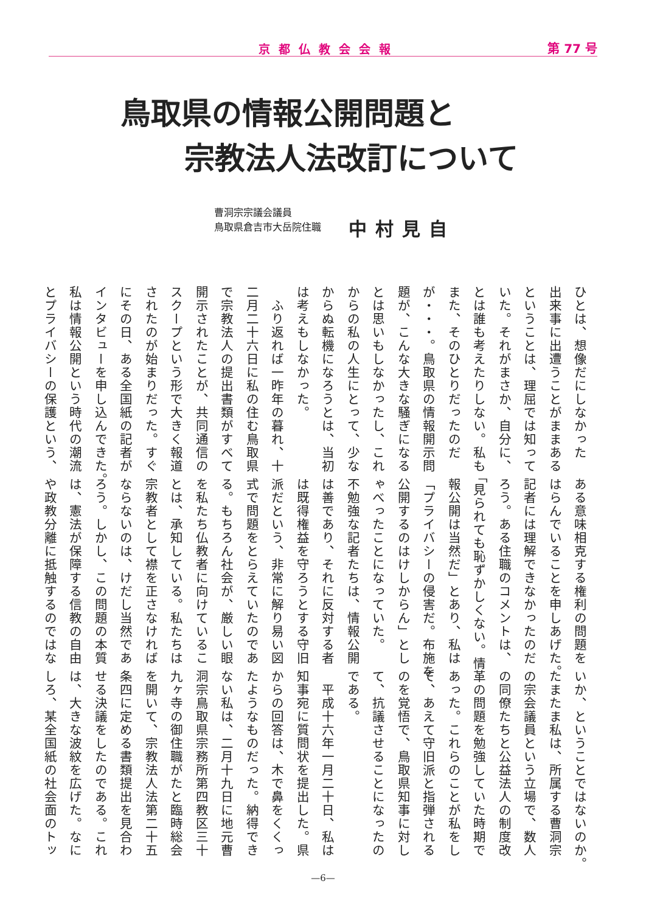京都仏教会会報 第 77 号
鳥取県の情報公開問題と
宗教法人法改訂について
曹洞宗宗議会議員
鳥取県倉吉市大岳院住職
中村見自
ひとは、想像だにしなかった
出来事に出遭うことがままある
ということは、理屈では知って
いた。それがまさか、自分に、
とは誰も考えたりしない。私も
また、そのひとりだったのだ
が・・・。鳥取県の情報開示問
題が、こんな大きな騒ぎになる
とは思いもしなかったし、これ
からの私の人生にとって、少な
からぬ転機になろうとは、当初
は考えもしなかった。
　ふり返れば一昨年の暮れ、十
二月二十六日に私の住む鳥取県
で宗教法人の提出書類がすべて
開示されたことが、共同通信の
スクープという形で大きく報道
されたのが始まりだった。すぐ
にその日、ある全国紙の記者が
インタビューを申し込んできた。
私は情報公開という時代の潮流
とプライバシーの保護という、
ある意味相克する権利の問題を
はらんでいることを申しあげた。
記者には理解できなかったのだ
ろう。ある住職のコメントは、
「見られても恥ずかしくない。情
報公開は当然だ」とあり、私は
「プライバシーの侵害だ。布施を
公開するのはけしからん」とし
ゃべったことになっていた。
不勉強な記者たちは、情報公開
は善であり、それに反対する者
は既得権益を守ろうとする守旧
派だという、非常に解り易い図
式で問題をとらえていたのであ
る。もちろん社会が、厳しい眼
を私たち仏教者に向けているこ
とは、承知している。私たちは
宗教者として襟を正さなければ
ならないのは、けだし当然であ
ろう。しかし、この問題の本質
は、憲法が保障する信教の自由
や政教分離に抵触するのではな
いか、ということではないのか。
たまたま私は、所属する曹洞宗
の宗会議員という立場で、数人
の同僚たちと公益法人の制度改
革の問題を勉強していた時期で
あった。これらのことが私をし
て、あえて守旧派と指弾される
のを覚悟で、鳥取県知事に対し
て、抗議させることになったの
である。
　平成十六年一月二十日、私は
知事宛に質問状を提出した。県
からの回答は、木で鼻をくくっ
たようなものだった。納得でき
ない私は、二月十九日に地元曹
洞宗鳥取県宗務所第四教区三十
九ヶ寺の御住職がたと臨時総会
を開いて、宗教法人法第二十五
条四に定める書類提出を見合わ
せる決議をしたのである。これ
は、大きな波紋を広げた。なに
しろ、某全国紙の社会面のトッ
—6—